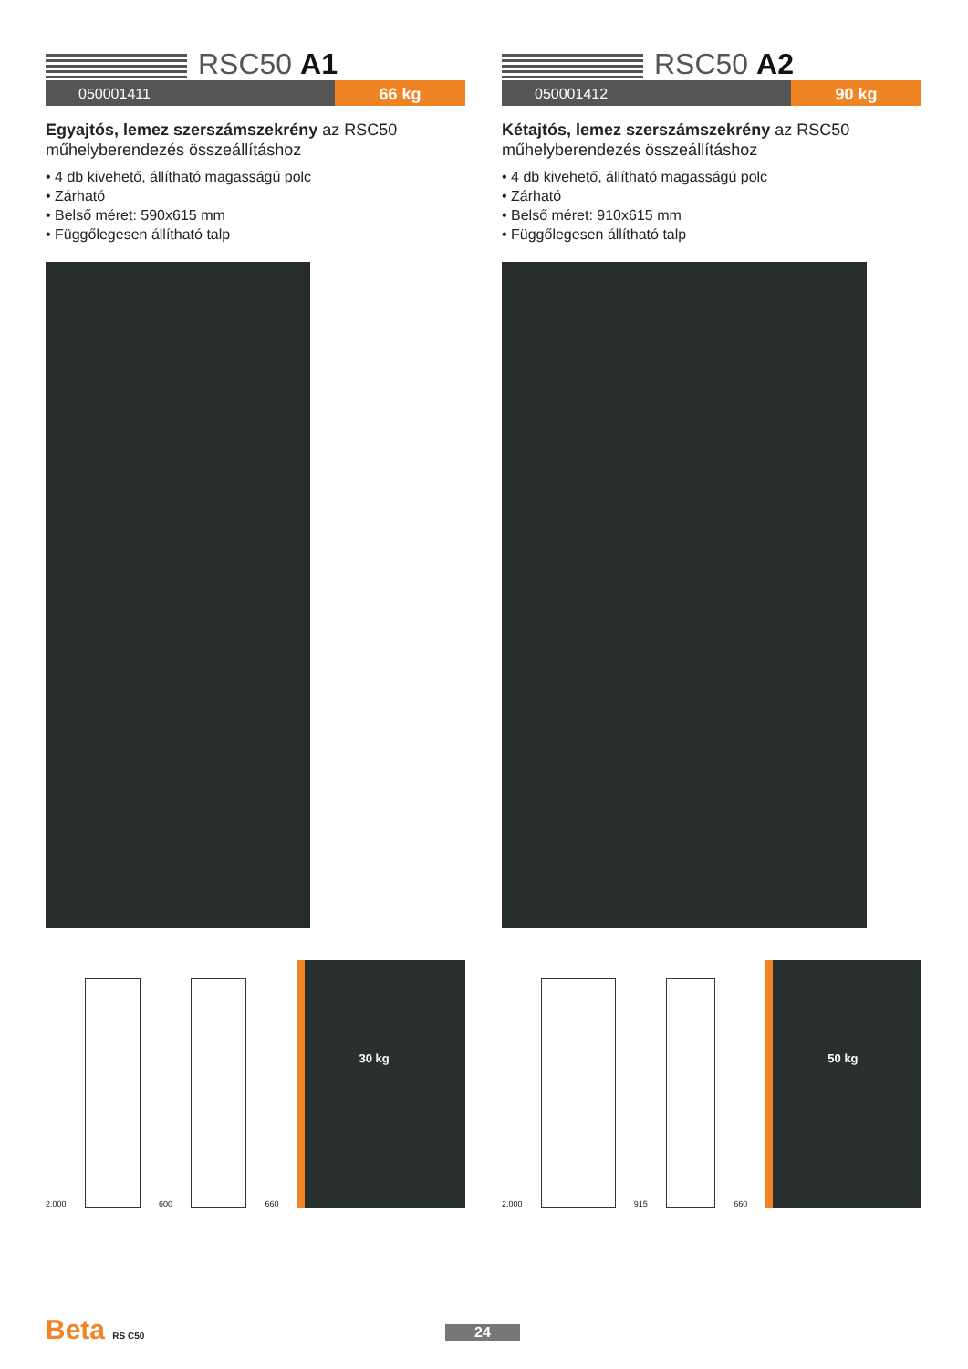RSC50 A1
050001411 66 kg
Egyajtós, lemez szerszámszekrény az RSC50 műhelyberendezés összeállításhoz
• 4 db kivehető, állítható magasságú polc
• Zárható
• Belső méret: 590x615 mm
• Függőlegesen állítható talp
2.000
600
660
30 kg
RSC50 A2
050001412 90 kg
Kétajtós, lemez szerszámszekrény az RSC50 műhelyberendezés összeállításhoz
• 4 db kivehető, állítható magasságú polc
• Zárható
• Belső méret: 910x615 mm
• Függőlegesen állítható talp
2.000
915
660
50 kg
Beta RS C50 24